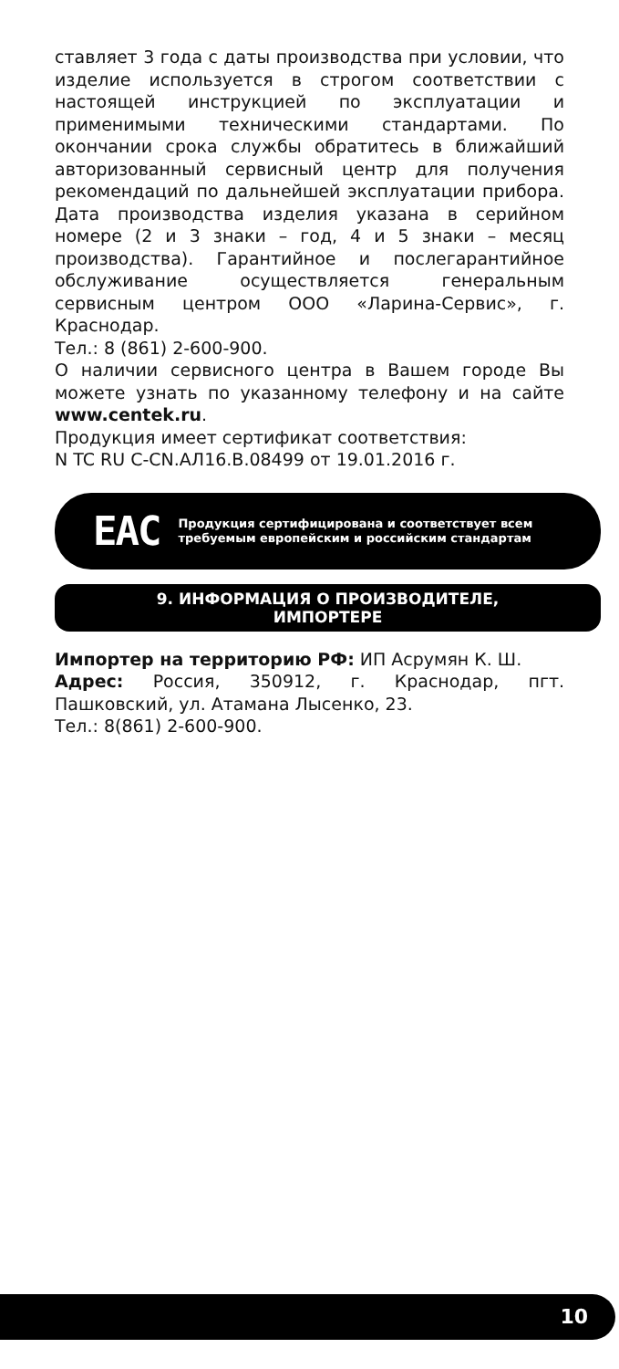ставляет 3 года с даты производства при условии, что изделие используется в строгом соответствии с настоящей инструкцией по эксплуатации и применимыми техническими стандартами. По окончании срока службы обратитесь в ближайший авторизованный сервисный центр для получения рекомендаций по дальнейшей эксплуатации прибора. Дата производства изделия указана в серийном номере (2 и 3 знаки – год, 4 и 5 знаки – месяц производства). Гарантийное и послегарантийное обслуживание осуществляется генеральным сервисным центром ООО «Ларина-Сервис», г. Краснодар.
Тел.: 8 (861) 2-600-900.
О наличии сервисного центра в Вашем городе Вы можете узнать по указанному телефону и на сайте www.centek.ru.
Продукция имеет сертификат соответствия:
N TC RU C-CN.АЛ16.В.08499 от 19.01.2016 г.
EAC
Продукция сертифицирована и соответствует всем требуемым европейским и российским стандартам
9. ИНФОРМАЦИЯ О ПРОИЗВОДИТЕЛЕ,
ИМПОРТЕРЕ
Импортер на территорию РФ: ИП Асрумян К. Ш.
Адрес: Россия, 350912, г. Краснодар, пгт. Пашковский, ул. Атамана Лысенко, 23.
Тел.: 8(861) 2-600-900.
10